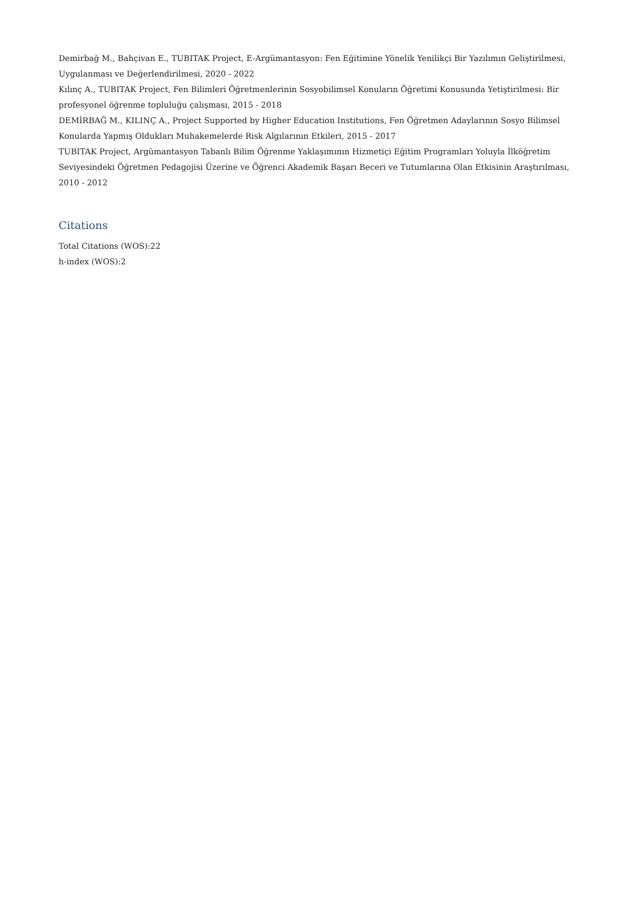Demirbağ M., Bahçivan E., TUBITAK Project, E-Argümantasyon: Fen Eğitimine Yönelik Yenilikçi Bir Yazılımın Geliştirilmesi, Uygulanması ve Değerlendirilmesi, 2020 - 2022
Kılınç A., TUBITAK Project, Fen Bilimleri Öğretmenlerinin Sosyobilimsel Konuların Öğretimi Konusunda Yetiştirilmesi: Bir profesyonel öğrenme topluluğu çalışması, 2015 - 2018
DEMİRBAĞ M., KILINÇ A., Project Supported by Higher Education Institutions, Fen Öğretmen Adaylarının Sosyo Bilimsel Konularda Yapmış Oldukları Muhakemelerde Risk Algılarının Etkileri, 2015 - 2017
TUBITAK Project, Argümantasyon Tabanlı Bilim Öğrenme Yaklaşımının Hizmetiçi Eğitim Programları Yoluyla İlköğretim Seviyesindeki Öğretmen Pedagojisi Üzerine ve Öğrenci Akademik Başarı Beceri ve Tutumlarına Olan Etkisinin Araştırılması, 2010 - 2012
Citations
Total Citations (WOS):22
h-index (WOS):2